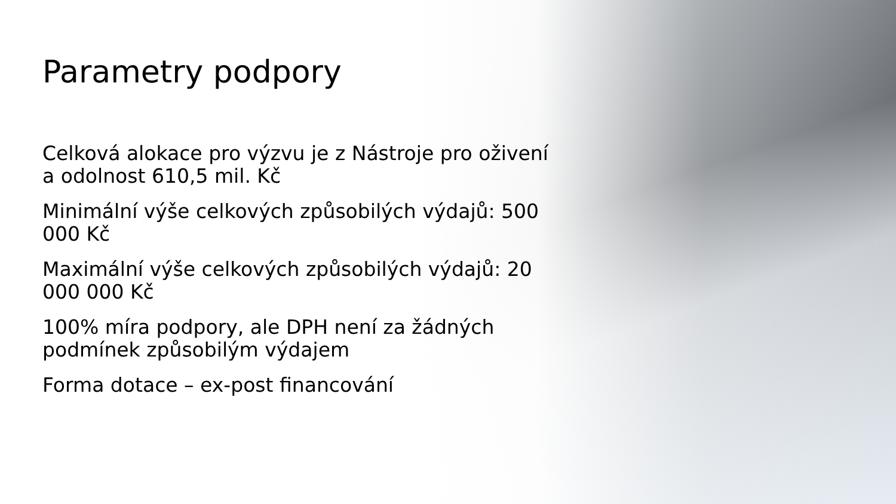Parametry podpory
Celková alokace pro výzvu je z Nástroje pro oživení a odolnost 610,5 mil. Kč
Minimální výše celkových způsobilých výdajů: 500 000 Kč
Maximální výše celkových způsobilých výdajů: 20 000 000 Kč
100% míra podpory, ale DPH není za žádných podmínek způsobilým výdajem
Forma dotace – ex-post financování